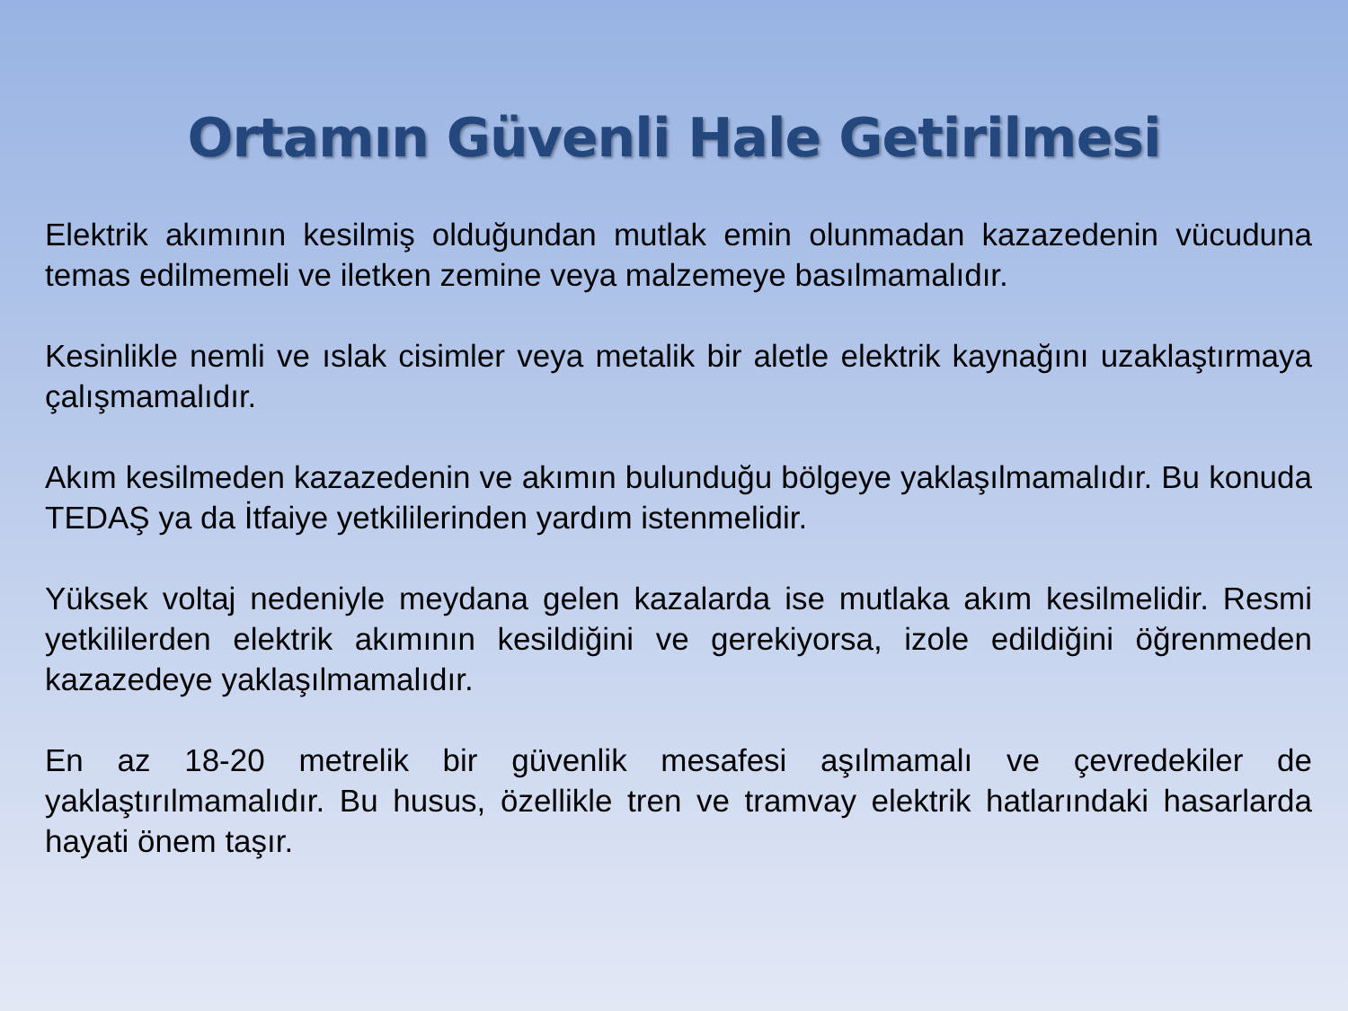Ortamın Güvenli Hale Getirilmesi
Elektrik akımının kesilmiş olduğundan mutlak emin olunmadan kazazedenin vücuduna temas edilmemeli ve iletken zemine veya malzemeye basılmamalıdır.
Kesinlikle nemli ve ıslak cisimler veya metalik bir aletle elektrik kaynağını uzaklaştırmaya çalışmamalıdır.
Akım kesilmeden kazazedenin ve akımın bulunduğu bölgeye yaklaşılmamalıdır. Bu konuda TEDAŞ ya da İtfaiye yetkililerinden yardım istenmelidir.
Yüksek voltaj nedeniyle meydana gelen kazalarda ise mutlaka akım kesilmelidir. Resmi yetkililerden elektrik akımının kesildiğini ve gerekiyorsa, izole edildiğini öğrenmeden kazazedeye yaklaşılmamalıdır.
En az 18-20 metrelik bir güvenlik mesafesi aşılmamalı ve çevredekiler de yaklaştırılmamalıdır. Bu husus, özellikle tren ve tramvay elektrik hatlarındaki hasarlarda hayati önem taşır.